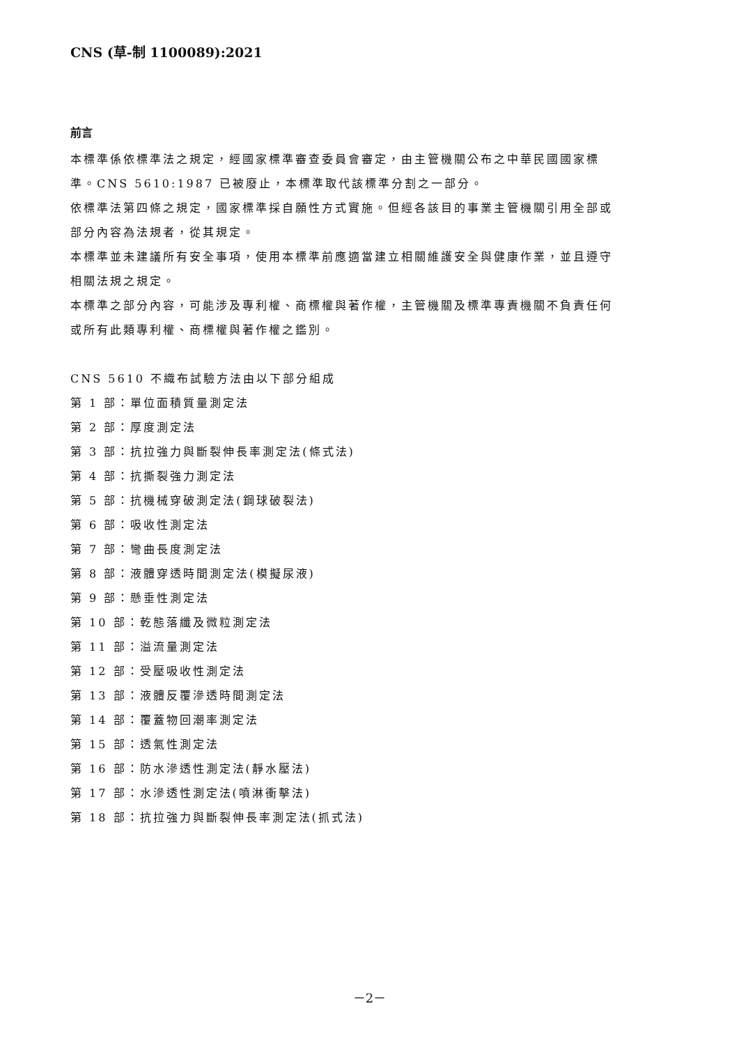CNS (草-制 1100089):2021
前言
本標準係依標準法之規定，經國家標準審查委員會審定，由主管機關公布之中華民國國家標準。CNS 5610:1987 已被廢止，本標準取代該標準分割之一部分。
依標準法第四條之規定，國家標準採自願性方式實施。但經各該目的事業主管機關引用全部或部分內容為法規者，從其規定。
本標準並未建議所有安全事項，使用本標準前應適當建立相關維護安全與健康作業，並且遵守相關法規之規定。
本標準之部分內容，可能涉及專利權、商標權與著作權，主管機關及標準專責機關不負責任何或所有此類專利權、商標權與著作權之鑑別。
CNS 5610 不織布試驗方法由以下部分組成
第 1 部：單位面積質量測定法
第 2 部：厚度測定法
第 3 部：抗拉強力與斷裂伸長率測定法(條式法)
第 4 部：抗撕裂強力測定法
第 5 部：抗機械穿破測定法(鋼球破裂法)
第 6 部：吸收性測定法
第 7 部：彎曲長度測定法
第 8 部：液體穿透時間測定法(模擬尿液)
第 9 部：懸垂性測定法
第 10 部：乾態落纖及微粒測定法
第 11 部：溢流量測定法
第 12 部：受壓吸收性測定法
第 13 部：液體反覆滲透時間測定法
第 14 部：覆蓋物回潮率測定法
第 15 部：透氣性測定法
第 16 部：防水滲透性測定法(靜水壓法)
第 17 部：水滲透性測定法(噴淋衝擊法)
第 18 部：抗拉強力與斷裂伸長率測定法(抓式法)
－2－